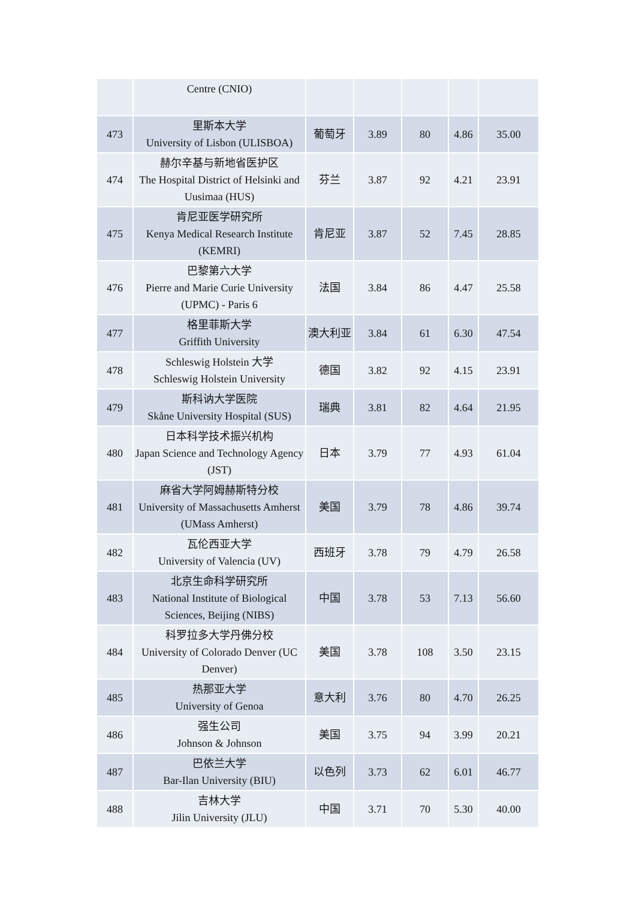| | Centre (CNIO) | | | | | |
| 473 | 里斯本大学 University of Lisbon (ULISBOA) | 葡萄牙 | 3.89 | 80 | 4.86 | 35.00 |
| 474 | 赫尔辛基与新地省医护区 The Hospital District of Helsinki and Uusimaa (HUS) | 芬兰 | 3.87 | 92 | 4.21 | 23.91 |
| 475 | 肯尼亚医学研究所 Kenya Medical Research Institute (KEMRI) | 肯尼亚 | 3.87 | 52 | 7.45 | 28.85 |
| 476 | 巴黎第六大学 Pierre and Marie Curie University (UPMC) - Paris 6 | 法国 | 3.84 | 86 | 4.47 | 25.58 |
| 477 | 格里菲斯大学 Griffith University | 澳大利亚 | 3.84 | 61 | 6.30 | 47.54 |
| 478 | Schleswig Holstein 大学 Schleswig Holstein University | 德国 | 3.82 | 92 | 4.15 | 23.91 |
| 479 | 斯科讷大学医院 Skåne University Hospital (SUS) | 瑞典 | 3.81 | 82 | 4.64 | 21.95 |
| 480 | 日本科学技术振兴机构 Japan Science and Technology Agency (JST) | 日本 | 3.79 | 77 | 4.93 | 61.04 |
| 481 | 麻省大学阿姆赫斯特分校 University of Massachusetts Amherst (UMass Amherst) | 美国 | 3.79 | 78 | 4.86 | 39.74 |
| 482 | 瓦伦西亚大学 University of Valencia (UV) | 西班牙 | 3.78 | 79 | 4.79 | 26.58 |
| 483 | 北京生命科学研究所 National Institute of Biological Sciences, Beijing (NIBS) | 中国 | 3.78 | 53 | 7.13 | 56.60 |
| 484 | 科罗拉多大学丹佛分校 University of Colorado Denver (UC Denver) | 美国 | 3.78 | 108 | 3.50 | 23.15 |
| 485 | 热那亚大学 University of Genoa | 意大利 | 3.76 | 80 | 4.70 | 26.25 |
| 486 | 强生公司 Johnson & Johnson | 美国 | 3.75 | 94 | 3.99 | 20.21 |
| 487 | 巴依兰大学 Bar-Ilan University (BIU) | 以色列 | 3.73 | 62 | 6.01 | 46.77 |
| 488 | 吉林大学 Jilin University (JLU) | 中国 | 3.71 | 70 | 5.30 | 40.00 |